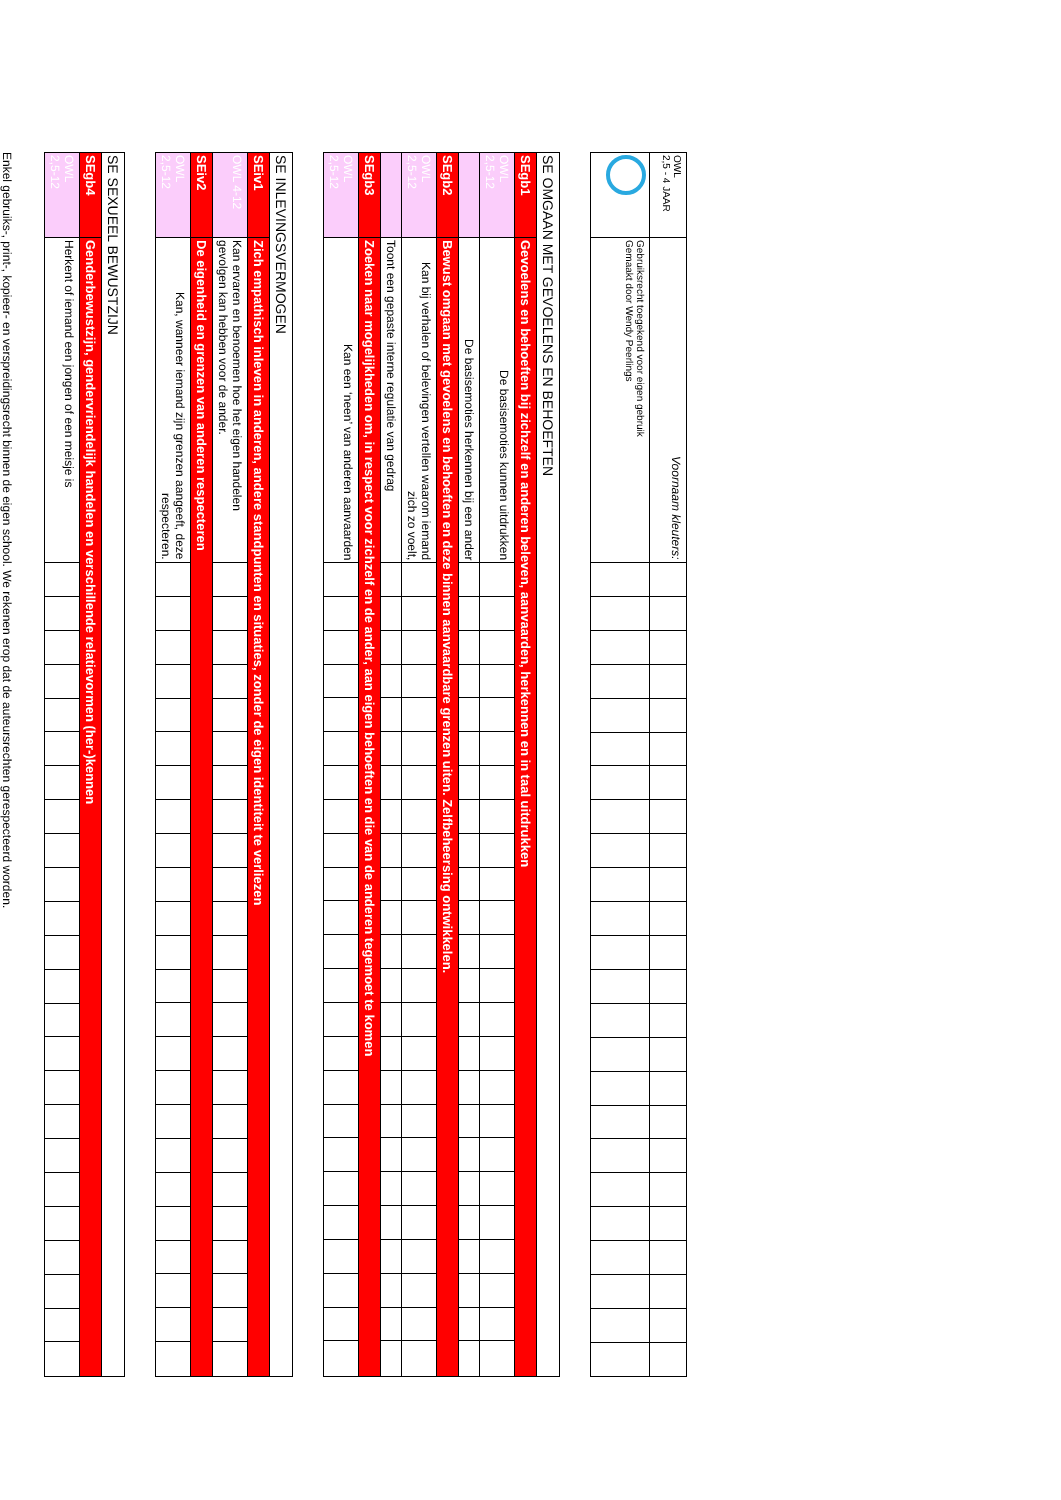| OWL 2,5 - 4 JAAR | Voornaam kleuters: | | | | | | | | | | | | | | | | | | | | | | | | |
| | Gebruiksrecht toegekend voor eigen gebruik Gemaakt door Wendy Peerlings | | | | | | | | | | | | | | | | | | | | | | | | |
| SE OMGAAN MET GEVOELENS EN BEHOEFTEN | | | | | | | | | | | | | | | | | | | | | | | | | |
| SEgb1 | Gevoelens en behoeften bij zichzelf en anderen beleven, aanvaarden, herkennen en in taal uitdrukken | | | | | | | | | | | | | | | | | | | | | | | | |
| OWL 2,5-12 | De basisemoties kunnen uitdrukken | | | | | | | | | | | | | | | | | | | | | | | | |
| | De basisemoties herkennen bij een ander | | | | | | | | | | | | | | | | | | | | | | | | |
| SEgb2 | Bewust omgaan met gevoelens en behoeften en deze binnen aanvaardbare grenzen uiten. Zelfbeheersing ontwikkelen. | | | | | | | | | | | | | | | | | | | | | | | | |
| OWL 2,5-12 | Kan bij verhalen of belevingen vertellen waarom iemand zich zo voelt, | | | | | | | | | | | | | | | | | | | | | | | | |
| | Toont een gepaste interne regulatie van gedrag | | | | | | | | | | | | | | | | | | | | | | | | |
| SEgb3 | Zoeken naar mogelijkheden om, in respect voor zichzelf en de ander, aan eigen behoeften en die van de anderen tegemoet te komen | | | | | | | | | | | | | | | | | | | | | | | | |
| OWL 2,5-12 | Kan een ‘neen’ van anderen aanvaarden | | | | | | | | | | | | | | | | | | | | | | | | |
| SE INLEVINGSVERMOGEN | | | | | | | | | | | | | | | | | | | | | | | | | |
| SEiv1 | Zich empathisch inleven in anderen, andere standpunten en situaties, zonder de eigen identiteit te verliezen | | | | | | | | | | | | | | | | | | | | | | | | |
| OWL 4-12 | Kan ervaren en benoemen hoe het eigen handelen gevolgen kan hebben voor de ander. | | | | | | | | | | | | | | | | | | | | | | | | |
| SEiv2 | De eigenheid en grenzen van anderen respecteren | | | | | | | | | | | | | | | | | | | | | | | | |
| OWL 2,5-12 | Kan, wanneer iemand zijn grenzen aangeeft, deze respecteren. | | | | | | | | | | | | | | | | | | | | | | | | |
| SE SEXUEEL BEWUSTZIJN | | | | | | | | | | | | | | | | | | | | | | | | | |
| SEgb4 | Genderbewustzijn, gendervriendelijk handelen en verschillende relatievormen (her-)kennen | | | | | | | | | | | | | | | | | | | | | | | | |
| OWL 2,5-12 | Herkent of iemand een jongen of een meisje is | | | | | | | | | | | | | | | | | | | | | | | | |
Enkel gebruiks-, print-, kopieer- en verspreidingsrecht binnen de eigen school. We rekenen erop dat de auteursrechten gerespecteerd worden.